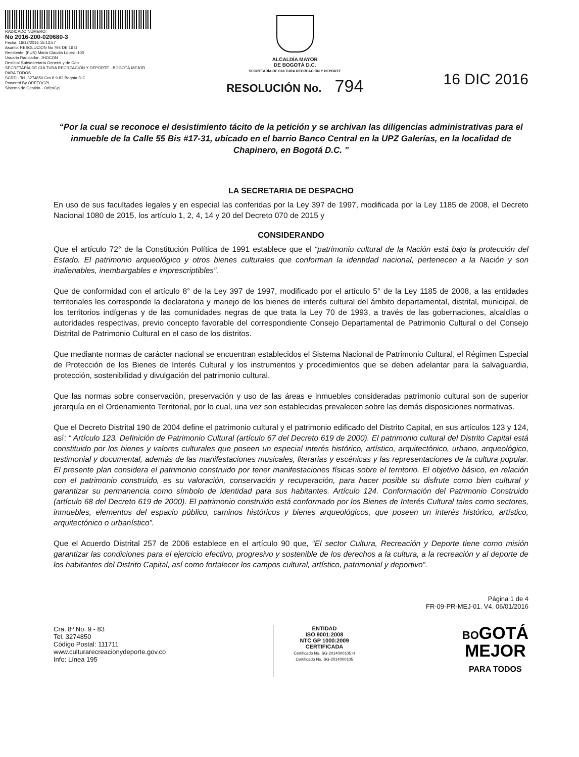RADICADO NÚMERO:
No 2016-200-020680-3
Fecha: 16/12/2016 15:13:57
Asunto: RESOLUCION No 794 DE 16 D
Remitente: (FUN) Maria Claudia Lopez -100
Usuario Radicador: JHOCON
Destino: Subsecretaria General y de Con
SECRETARÍA DE CULTURA RECREACIÓN Y DEPORTE · BOGOTÁ MEJOR PARA TODOS
SCRD - Tel. 3274850 Cra 8 9-83 Bogota D.C.
Powered By ORFEOGPL
Sistema de Gestión · OrfeoGpl
ALCALDÍA MAYOR
DE BOGOTÁ D.C.
SECRETARÍA DE CULTURA RECREACIÓN Y DEPORTE
RESOLUCIÓN No. 794
16 DIC 2016
“Por la cual se reconoce el desistimiento tácito de la petición y se archivan las diligencias administrativas para el inmueble de la Calle 55 Bis #17-31, ubicado en el barrio Banco Central en la UPZ Galerías, en la localidad de Chapinero, en Bogotá D.C. ”
LA SECRETARIA DE DESPACHO
En uso de sus facultades legales y en especial las conferidas por la Ley 397 de 1997, modificada por la Ley 1185 de 2008, el Decreto Nacional 1080 de 2015, los artículo 1, 2, 4, 14 y 20 del Decreto 070 de 2015 y
CONSIDERANDO
Que el artículo 72° de la Constitución Política de 1991 establece que el “patrimonio cultural de la Nación está bajo la protección del Estado. El patrimonio arqueológico y otros bienes culturales que conforman la identidad nacional, pertenecen a la Nación y son inalienables, inembargables e imprescriptibles”.
Que de conformidad con el artículo 8° de la Ley 397 de 1997, modificado por el artículo 5° de la Ley 1185 de 2008, a las entidades territoriales les corresponde la declaratoria y manejo de los bienes de interés cultural del ámbito departamental, distrital, municipal, de los territorios indígenas y de las comunidades negras de que trata la Ley 70 de 1993, a través de las gobernaciones, alcaldías o autoridades respectivas, previo concepto favorable del correspondiente Consejo Departamental de Patrimonio Cultural o del Consejo Distrital de Patrimonio Cultural en el caso de los distritos.
Que mediante normas de carácter nacional se encuentran establecidos el Sistema Nacional de Patrimonio Cultural, el Régimen Especial de Protección de los Bienes de Interés Cultural y los instrumentos y procedimientos que se deben adelantar para la salvaguardia, protección, sostenibilidad y divulgación del patrimonio cultural.
Que las normas sobre conservación, preservación y uso de las áreas e inmuebles consideradas patrimonio cultural son de superior jerarquía en el Ordenamiento Territorial, por lo cual, una vez son establecidas prevalecen sobre las demás disposiciones normativas.
Que el Decreto Distrital 190 de 2004 define el patrimonio cultural y el patrimonio edificado del Distrito Capital, en sus artículos 123 y 124, así: “ Artículo 123. Definición de Patrimonio Cultural (artículo 67 del Decreto 619 de 2000). El patrimonio cultural del Distrito Capital está constituido por los bienes y valores culturales que poseen un especial interés histórico, artístico, arquitectónico, urbano, arqueológico, testimonial y documental, además de las manifestaciones musicales, literarias y escénicas y las representaciones de la cultura popular. El presente plan considera el patrimonio construido por tener manifestaciones físicas sobre el territorio. El objetivo básico, en relación con el patrimonio construido, es su valoración, conservación y recuperación, para hacer posible su disfrute como bien cultural y garantizar su permanencia como símbolo de identidad para sus habitantes. Artículo 124. Conformación del Patrimonio Construido (artículo 68 del Decreto 619 de 2000). El patrimonio construido está conformado por los Bienes de Interés Cultural tales como sectores, inmuebles, elementos del espacio público, caminos históricos y bienes arqueológicos, que poseen un interés histórico, artístico, arquitectónico o urbanístico”.
Que el Acuerdo Distrital 257 de 2006 establece en el artículo 90 que, “El sector Cultura, Recreación y Deporte tiene como misión garantizar las condiciones para el ejercicio efectivo, progresivo y sostenible de los derechos a la cultura, a la recreación y al deporte de los habitantes del Distrito Capital, así como fortalecer los campos cultural, artístico, patrimonial y deportivo”.
Página 1 de 4
FR-09-PR-MEJ-01. V4. 06/01/2016
Cra. 8ª No. 9 - 83
Tel. 3274850
Código Postal: 111711
www.culturarecreacionydeporte.gov.co
Info: Línea 195
ENTIDAD
ISO 9001:2008
NTC GP 1000:2009
CERTIFICADA
Certificado No. SG-2014000105 H
Certificado No. SG-2014000105
BOGOTÁ
MEJOR
PARA TODOS